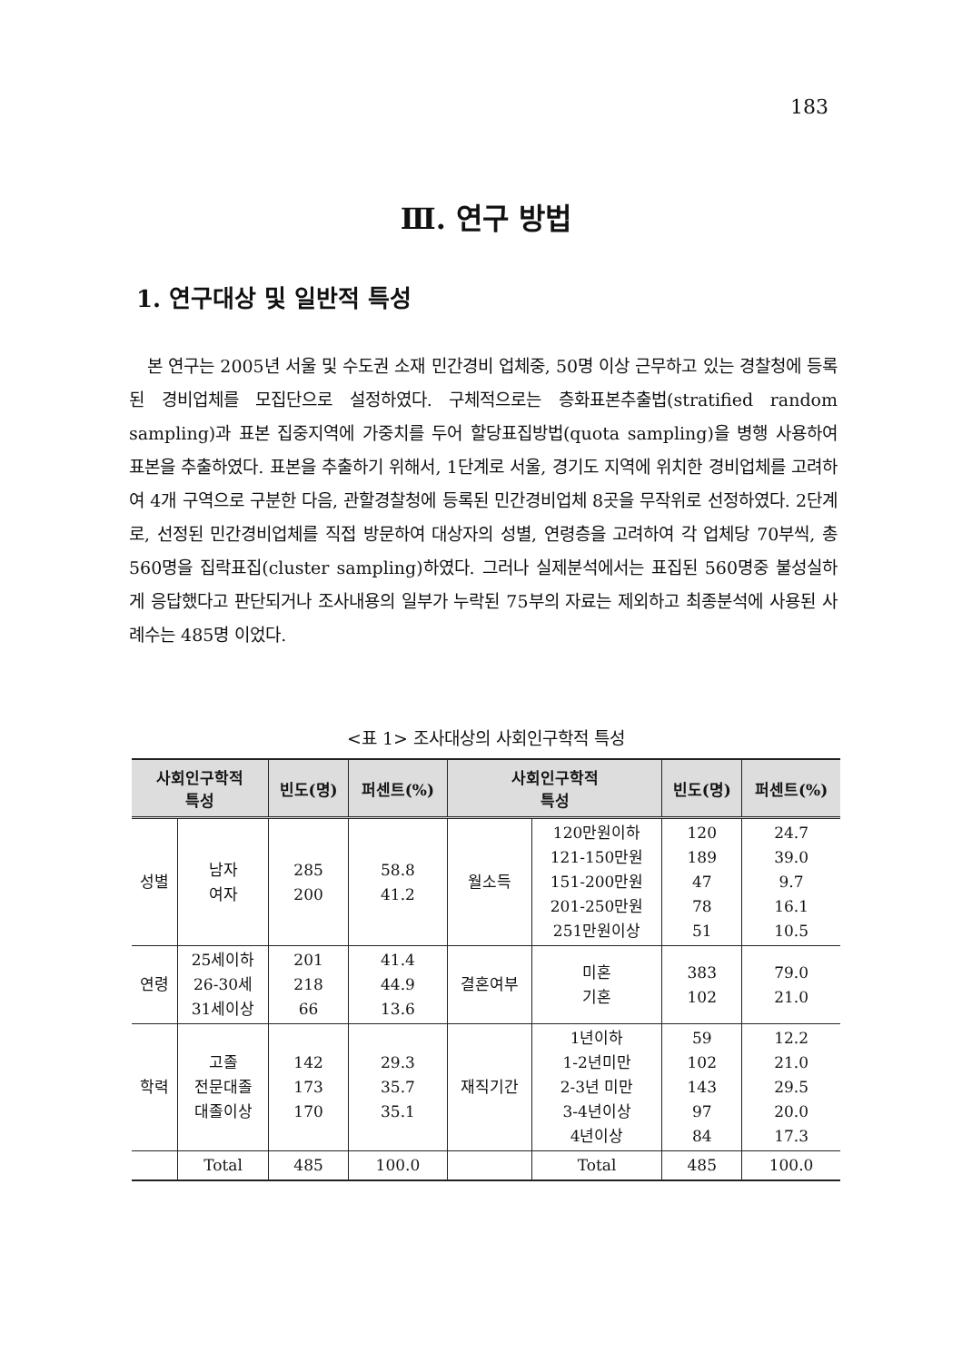183
Ⅲ. 연구 방법
1. 연구대상 및 일반적 특성
본 연구는 2005년 서울 및 수도권 소재 민간경비 업체중, 50명 이상 근무하고 있는 경찰청에 등록된 경비업체를 모집단으로 설정하였다. 구체적으로는 층화표본추출법(stratified random sampling)과 표본 집중지역에 가중치를 두어 할당표집방법(quota sampling)을 병행 사용하여 표본을 추출하였다. 표본을 추출하기 위해서, 1단계로 서울, 경기도 지역에 위치한 경비업체를 고려하여 4개 구역으로 구분한 다음, 관할경찰청에 등록된 민간경비업체 8곳을 무작위로 선정하였다. 2단계로, 선정된 민간경비업체를 직접 방문하여 대상자의 성별, 연령층을 고려하여 각 업체당 70부씩, 총 560명을 집락표집(cluster sampling)하였다. 그러나 실제분석에서는 표집된 560명중 불성실하게 응답했다고 판단되거나 조사내용의 일부가 누락된 75부의 자료는 제외하고 최종분석에 사용된 사례수는 485명 이었다.
<표 1> 조사대상의 사회인구학적 특성
| 사회인구학적 특성 | | 빈도(명) | 퍼센트(%) | 사회인구학적 특성 | | 빈도(명) | 퍼센트(%) |
| --- | --- | --- | --- | --- | --- | --- | --- |
| 성별 | 남자 여자 | 285 200 | 58.8 41.2 | 월소득 | 120만원이하 121-150만원 151-200만원 201-250만원 251만원이상 | 120 189 47 78 51 | 24.7 39.0 9.7 16.1 10.5 |
| 연령 | 25세이하 26-30세 31세이상 | 201 218 66 | 41.4 44.9 13.6 | 결혼여부 | 미혼 기혼 | 383 102 | 79.0 21.0 |
| 학력 | 고졸 전문대졸 대졸이상 | 142 173 170 | 29.3 35.7 35.1 | 재직기간 | 1년이하 1-2년미만 2-3년 미만 3-4년이상 4년이상 | 59 102 143 97 84 | 12.2 21.0 29.5 20.0 17.3 |
| | Total | 485 | 100.0 | | Total | 485 | 100.0 |